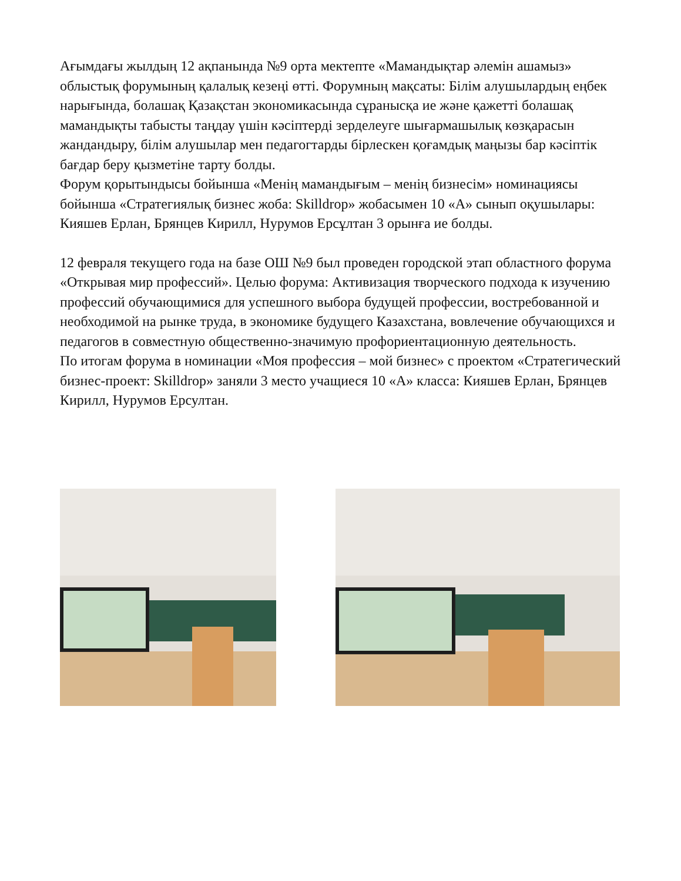Ағымдағы жылдың 12 ақпанында №9 орта мектепте «Мамандықтар әлемін ашамыз» облыстық форумының қалалық кезеңі өтті. Форумның мақсаты: Білім алушылардың еңбек нарығында, болашақ Қазақстан экономикасында сұранысқа ие және қажетті болашақ мамандықты табысты таңдау үшін кәсіптерді зерделеуге шығармашылық көзқарасын жандандыру, білім алушылар мен педагогтарды бірлескен қоғамдық маңызы бар кәсіптік бағдар беру қызметіне тарту болды.
Форум қорытындысы бойынша «Менің мамандығым – менің бизнесім» номинациясы бойынша «Стратегиялық бизнес жоба: Skilldrop» жобасымен 10 «А» сынып оқушылары: Кияшев Ерлан, Брянцев Кирилл, Нурумов Ерсұлтан 3 орынға ие болды.
12 февраля текущего года на базе ОШ №9 был проведен городской этап областного форума «Открывая мир профессий». Целью форума: Активизация творческого подхода к изучению профессий обучающимися для успешного выбора будущей профессии, востребованной и необходимой на рынке труда, в экономике будущего Казахстана, вовлечение обучающихся и педагогов в совместную общественно-значимую профориентационную деятельность.
По итогам форума в номинации «Моя профессия – мой бизнес» с проектом «Стратегический бизнес-проект: Skilldrop» заняли 3 место учащиеся 10 «А» класса: Кияшев Ерлан, Брянцев Кирилл, Нурумов Ерсултан.